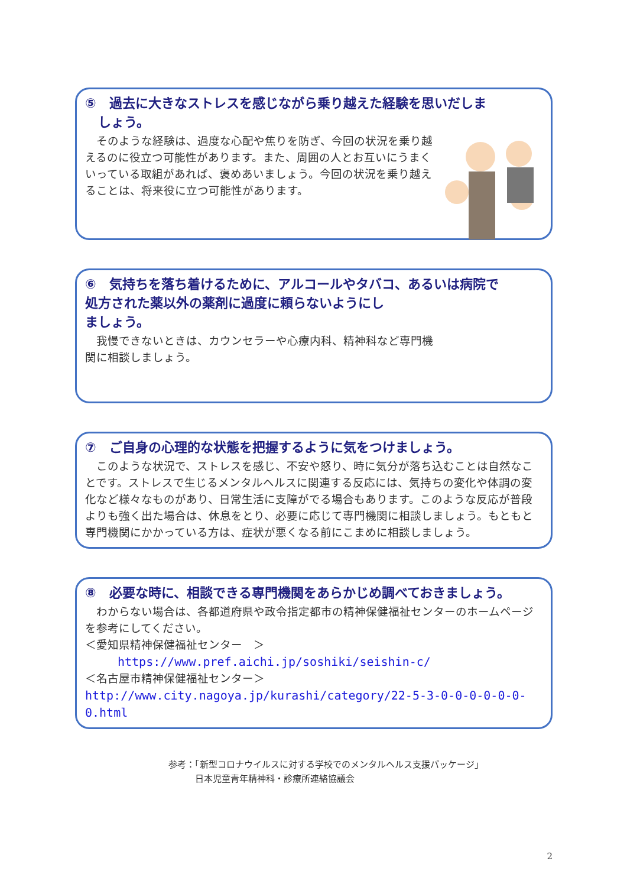⑤　過去に大きなストレスを感じながら乗り越えた経験を思いだしま
　しょう。
　そのような経験は、過度な心配や焦りを防ぎ、今回の状況を乗り越えるのに役立つ可能性があります。また、周囲の人とお互いにうまくいっている取組があれば、褒めあいましょう。今回の状況を乗り越えることは、将来役に立つ可能性があります。
⑥　気持ちを落ち着けるために、アルコールやタバコ、あるいは病院で
処方された薬以外の薬剤に過度に頼らないようにし
ましょう。
　我慢できないときは、カウンセラーや心療内科、精神科など専門機関に相談しましょう。
⑦　ご自身の心理的な状態を把握するように気をつけましょう。
　このような状況で、ストレスを感じ、不安や怒り、時に気分が落ち込むことは自然なことです。ストレスで生じるメンタルヘルスに関連する反応には、気持ちの変化や体調の変化など様々なものがあり、日常生活に支障がでる場合もあります。このような反応が普段よりも強く出た場合は、休息をとり、必要に応じて専門機関に相談しましょう。もともと専門機関にかかっている方は、症状が悪くなる前にこまめに相談しましょう。
⑧　必要な時に、相談できる専門機関をあらかじめ調べておきましょう。
　わからない場合は、各都道府県や政令指定都市の精神保健福祉センターのホームページを参考にしてください。
＜愛知県精神保健福祉センター　＞
https://www.pref.aichi.jp/soshiki/seishin-c/
＜名古屋市精神保健福祉センター＞
http://www.city.nagoya.jp/kurashi/category/22-5-3-0-0-0-0-0-0-0.html
参考：「新型コロナウイルスに対する学校でのメンタルヘルス支援パッケージ」
　　　日本児童青年精神科・診療所連絡協議会
2